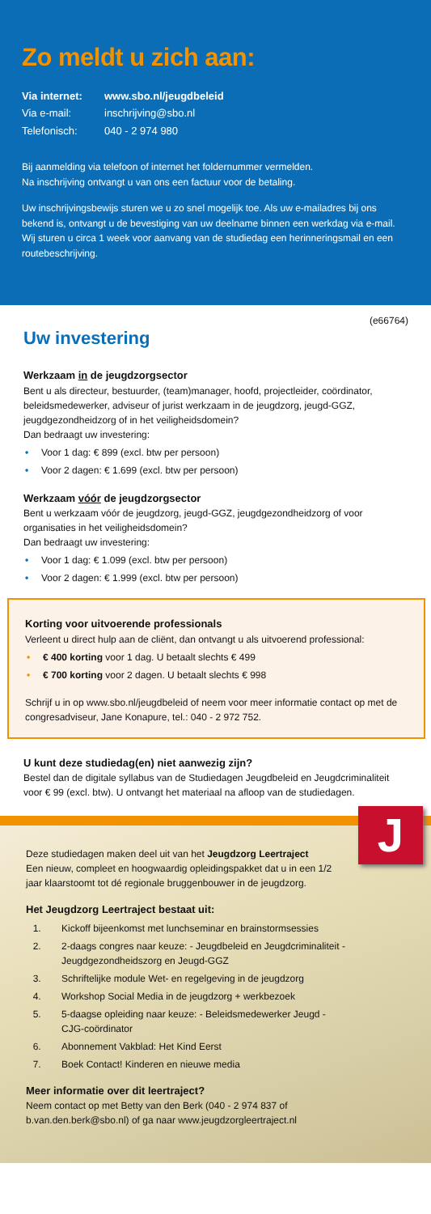Zo meldt u zich aan:
Via internet: www.sbo.nl/jeugdbeleid
Via e-mail: inschrijving@sbo.nl
Telefonisch: 040 - 2 974 980
Bij aanmelding via telefoon of internet het foldernummer vermelden.
Na inschrijving ontvangt u van ons een factuur voor de betaling.
Uw inschrijvingsbewijs sturen we u zo snel mogelijk toe. Als uw e-mailadres bij ons bekend is, ontvangt u de bevestiging van uw deelname binnen een werkdag via e-mail. Wij sturen u circa 1 week voor aanvang van de studiedag een herinneringsmail en een routebeschrijving.
(e66764)
Uw investering
Werkzaam in de jeugdzorgsector
Bent u als directeur, bestuurder, (team)manager, hoofd, projectleider, coördinator, beleidsmedewerker, adviseur of jurist werkzaam in de jeugdzorg, jeugd-GGZ, jeugdgezondheidzorg of in het veiligheidsdomein?
Dan bedraagt uw investering:
• Voor 1 dag: € 899 (excl. btw per persoon)
• Voor 2 dagen: € 1.699 (excl. btw per persoon)
Werkzaam vóór de jeugdzorgsector
Bent u werkzaam vóór de jeugdzorg, jeugd-GGZ, jeugdgezondheidzorg of voor organisaties in het veiligheidsdomein?
Dan bedraagt uw investering:
• Voor 1 dag: € 1.099 (excl. btw per persoon)
• Voor 2 dagen: € 1.999 (excl. btw per persoon)
Korting voor uitvoerende professionals
Verleent u direct hulp aan de cliënt, dan ontvangt u als uitvoerend professional:
• € 400 korting voor 1 dag. U betaalt slechts € 499
• € 700 korting voor 2 dagen. U betaalt slechts € 998
Schrijf u in op www.sbo.nl/jeugdbeleid of neem voor meer informatie contact op met de congresadviseur, Jane Konapure, tel.: 040 - 2 972 752.
U kunt deze studiedag(en) niet aanwezig zijn?
Bestel dan de digitale syllabus van de Studiedagen Jeugdbeleid en Jeugdcriminaliteit voor € 99 (excl. btw). U ontvangt het materiaal na afloop van de studiedagen.
J
Deze studiedagen maken deel uit van het Jeugdzorg Leertraject
Een nieuw, compleet en hoogwaardig opleidingspakket dat u in een 1/2 jaar klaarstoomt tot dé regionale bruggenbouwer in de jeugdzorg.
Het Jeugdzorg Leertraject bestaat uit:
1. Kickoff bijeenkomst met lunchseminar en brainstormsessies
2. 2-daags congres naar keuze: - Jeugdbeleid en Jeugdcriminaliteit - Jeugdgezondheidszorg en Jeugd-GGZ
3. Schriftelijke module Wet- en regelgeving in de jeugdzorg
4. Workshop Social Media in de jeugdzorg + werkbezoek
5. 5-daagse opleiding naar keuze: - Beleidsmedewerker Jeugd - CJG-coördinator
6. Abonnement Vakblad: Het Kind Eerst
7. Boek Contact! Kinderen en nieuwe media
Meer informatie over dit leertraject?
Neem contact op met Betty van den Berk (040 - 2 974 837 of b.van.den.berk@sbo.nl) of ga naar www.jeugdzorgleertraject.nl